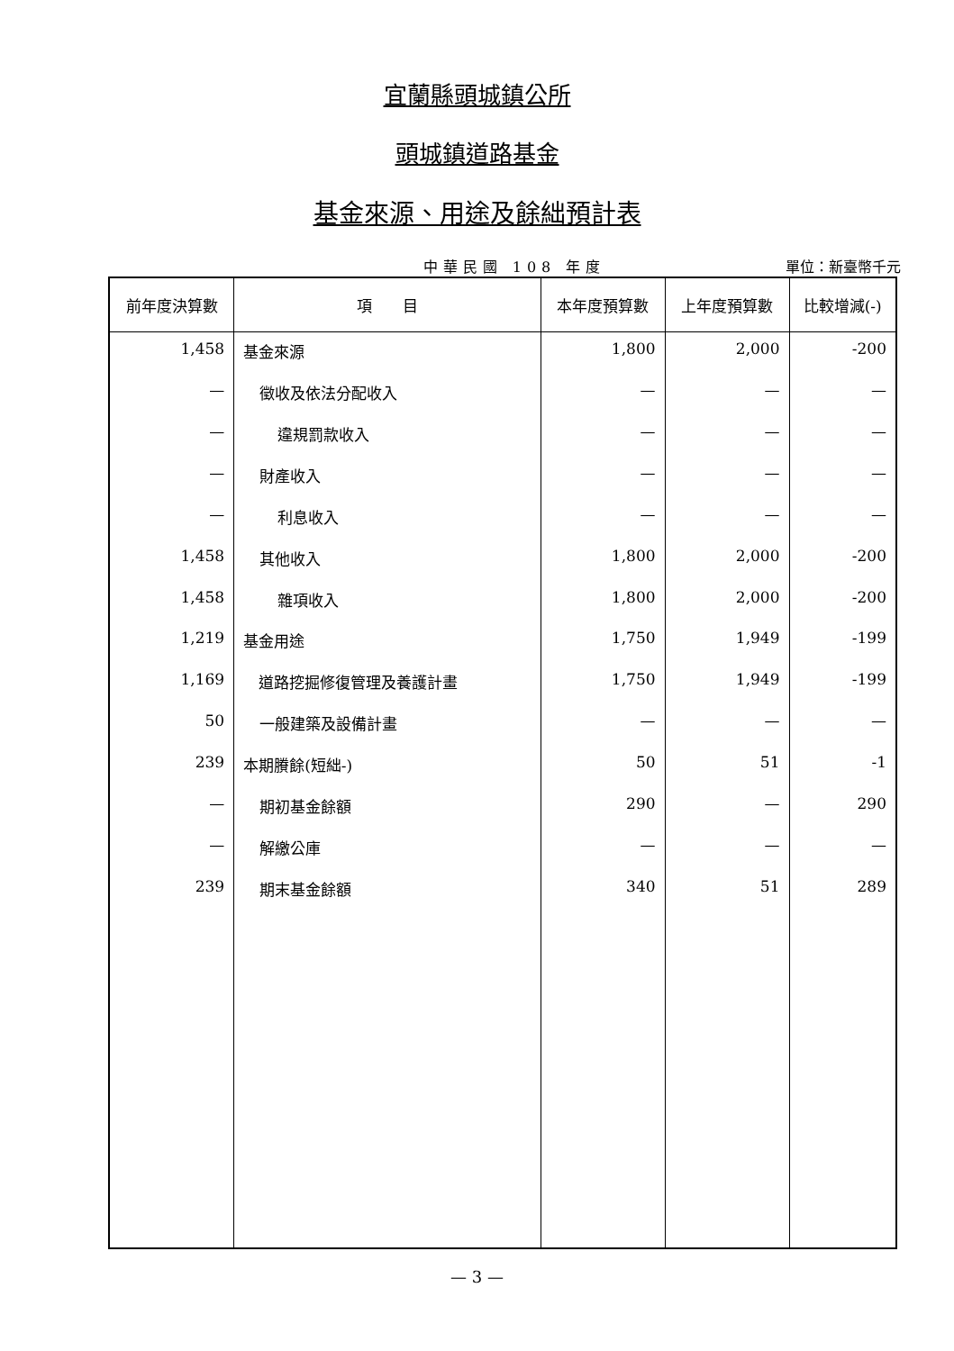宜蘭縣頭城鎮公所
頭城鎮道路基金
基金來源、用途及餘絀預計表
中華民國 108 年度 單位：新臺幣千元
| 前年度決算數 | 項 目 | 本年度預算數 | 上年度預算數 | 比較增減(-) |
| --- | --- | --- | --- | --- |
| 1,458 | 基金來源 | 1,800 | 2,000 | -200 |
| — | 徵收及依法分配收入 | — | — | — |
| — | 違規罰款收入 | — | — | — |
| — | 財產收入 | — | — | — |
| — | 利息收入 | — | — | — |
| 1,458 | 其他收入 | 1,800 | 2,000 | -200 |
| 1,458 | 雜項收入 | 1,800 | 2,000 | -200 |
| 1,219 | 基金用途 | 1,750 | 1,949 | -199 |
| 1,169 | 道路挖掘修復管理及養護計畫 | 1,750 | 1,949 | -199 |
| 50 | 一般建築及設備計畫 | — | — | — |
| 239 | 本期賸餘(短絀-) | 50 | 51 | -1 |
| — | 期初基金餘額 | 290 | — | 290 |
| — | 解繳公庫 | — | — | — |
| 239 | 期末基金餘額 | 340 | 51 | 289 |
— 3 —